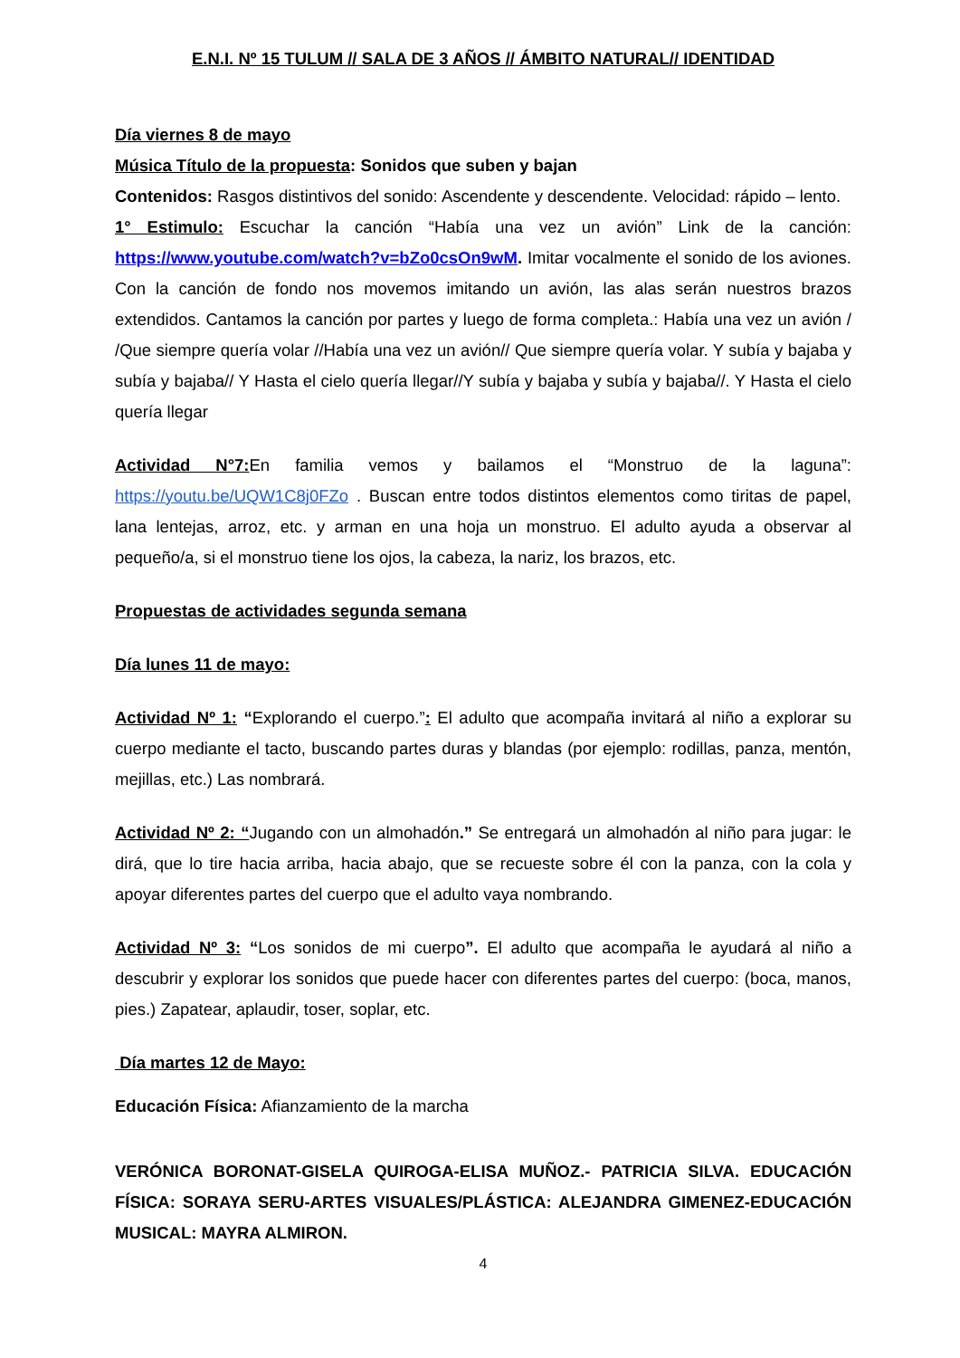E.N.I. Nº 15 TULUM // SALA DE 3 AÑOS // ÁMBITO NATURAL// IDENTIDAD
Día viernes 8 de mayo
Música Título de la propuesta: Sonidos que suben y bajan
Contenidos: Rasgos distintivos del sonido: Ascendente y descendente. Velocidad: rápido – lento.
1° Estimulo: Escuchar la canción “Había una vez un avión” Link de la canción: https://www.youtube.com/watch?v=bZo0csOn9wM. Imitar vocalmente el sonido de los aviones. Con la canción de fondo nos movemos imitando un avión, las alas serán nuestros brazos extendidos. Cantamos la canción por partes y luego de forma completa.: Había una vez un avión / /Que siempre quería volar //Había una vez un avión// Que siempre quería volar. Y subía y bajaba y subía y bajaba// Y Hasta el cielo quería llegar//Y subía y bajaba y subía y bajaba//. Y Hasta el cielo quería llegar
Actividad N°7: En familia vemos y bailamos el “Monstruo de la laguna”: https://youtu.be/UQW1C8j0FZo . Buscan entre todos distintos elementos como tiritas de papel, lana lentejas, arroz, etc. y arman en una hoja un monstruo. El adulto ayuda a observar al pequeño/a, si el monstruo tiene los ojos, la cabeza, la nariz, los brazos, etc.
Propuestas de actividades segunda semana
Día lunes 11 de mayo:
Actividad Nº 1: “Explorando el cuerpo.”: El adulto que acompaña invitará al niño a explorar su cuerpo mediante el tacto, buscando partes duras y blandas (por ejemplo: rodillas, panza, mentón, mejillas, etc.) Las nombrará.
Actividad Nº 2: “Jugando con un almohadón.” Se entregará un almohadón al niño para jugar: le dirá, que lo tire hacia arriba, hacia abajo, que se recueste sobre él con la panza, con la cola y apoyar diferentes partes del cuerpo que el adulto vaya nombrando.
Actividad Nº 3: “Los sonidos de mi cuerpo”. El adulto que acompaña le ayudará al niño a descubrir y explorar los sonidos que puede hacer con diferentes partes del cuerpo: (boca, manos, pies.) Zapatear, aplaudir, toser, soplar, etc.
Día martes 12 de Mayo:
Educación Física: Afianzamiento de la marcha
VERÓNICA BORONAT-GISELA QUIROGA-ELISA MUÑOZ.- PATRICIA SILVA. EDUCACIÓN FÍSICA: SORAYA SERU-ARTES VISUALES/PLÁSTICA: ALEJANDRA GIMENEZ-EDUCACIÓN MUSICAL: MAYRA ALMIRON.
4